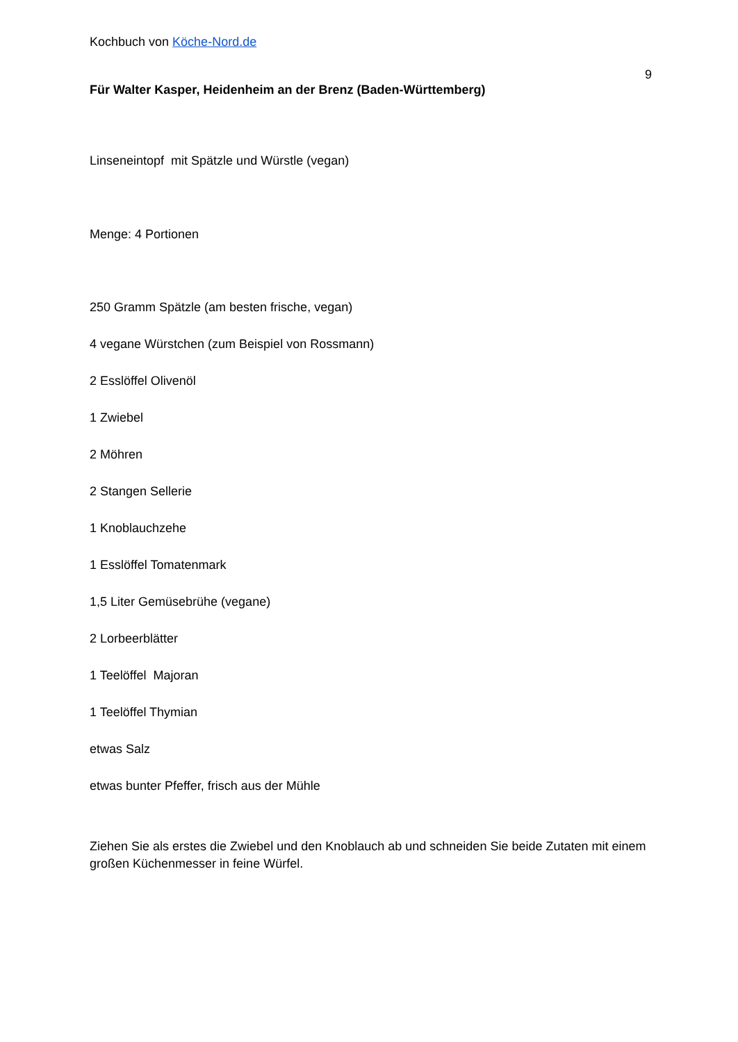Kochbuch von Köche-Nord.de
9
Für Walter Kasper, Heidenheim an der Brenz (Baden-Württemberg)
Linseneintopf mit Spätzle und Würstle (vegan)
Menge: 4 Portionen
250 Gramm Spätzle (am besten frische, vegan)
4 vegane Würstchen (zum Beispiel von Rossmann)
2 Esslöffel Olivenöl
1 Zwiebel
2 Möhren
2 Stangen Sellerie
1 Knoblauchzehe
1 Esslöffel Tomatenmark
1,5 Liter Gemüsebrühe (vegane)
2 Lorbeerblätter
1 Teelöffel Majoran
1 Teelöffel Thymian
etwas Salz
etwas bunter Pfeffer, frisch aus der Mühle
Ziehen Sie als erstes die Zwiebel und den Knoblauch ab und schneiden Sie beide Zutaten mit einem großen Küchenmesser in feine Würfel.